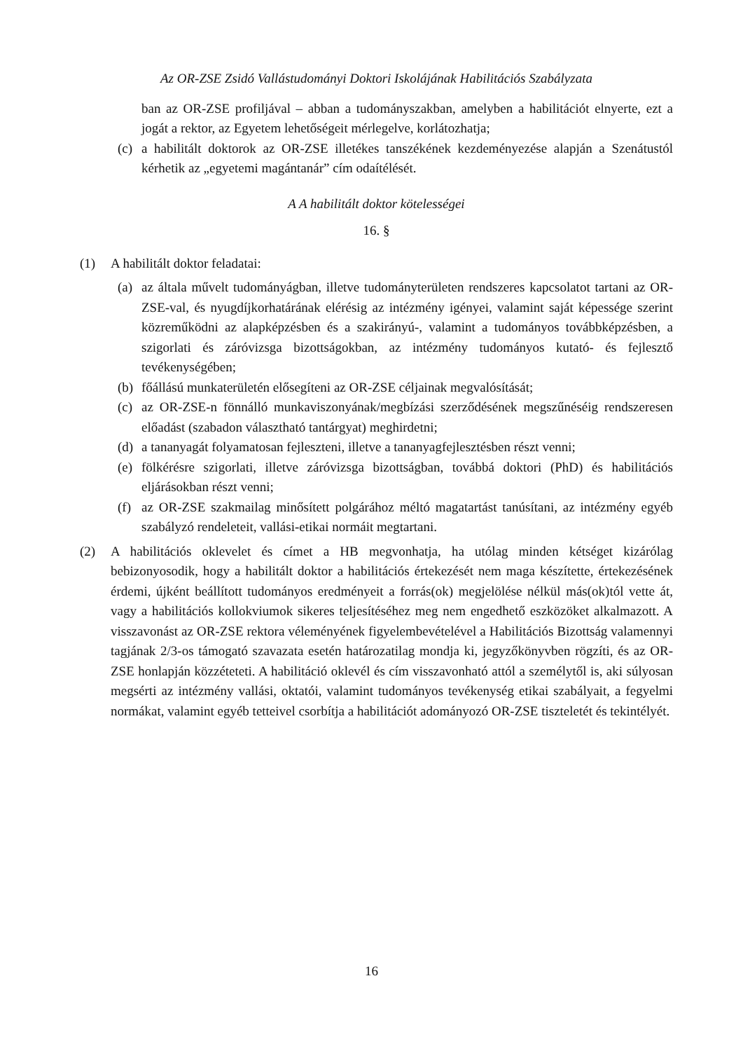Az OR-ZSE Zsidó Vallástudományi Doktori Iskolájának Habilitációs Szabályzata
ban az OR-ZSE profiljával – abban a tudományszakban, amelyben a habilitációt elnyerte, ezt a jogát a rektor, az Egyetem lehetőségeit mérlegelve, korlátozhatja;
(c) a habilitált doktorok az OR-ZSE illetékes tanszékének kezdeményezése alapján a Szenátustól kérhetik az „egyetemi magántanár” cím odaítélését.
A A habilitált doktor kötelességei
16. §
(1) A habilitált doktor feladatai:
(a) az általa művelt tudományágban, illetve tudományterületen rendszeres kapcsolatot tartani az OR-ZSE-val, és nyugdíjkorhatárának elérésig az intézmény igényei, valamint saját képessége szerint közreműködni az alapképzésben és a szakirányú-, valamint a tudományos továbbképzésben, a szigorlati és záróvizsga bizottságokban, az intézmény tudományos kutató- és fejlesztő tevékenységében;
(b) főállású munkaterületén elősegíteni az OR-ZSE céljainak megvalósítását;
(c) az OR-ZSE-n fönnálló munkaviszonyának/megbízási szerződésének megszűnéséig rendszeresen előadást (szabadon választható tantárgyat) meghirdetni;
(d) a tananyagát folyamatosan fejleszteni, illetve a tananyagfejlesztésben részt venni;
(e) fölkérésre szigorlati, illetve záróvizsga bizottságban, továbbá doktori (PhD) és habilitációs eljárásokban részt venni;
(f) az OR-ZSE szakmailag minősített polgárához méltó magatartást tanúsítani, az intézmény egyéb szabályzó rendeleteit, vallási-etikai normáit megtartani.
(2) A habilitációs oklevelet és címet a HB megvonhatja, ha utólag minden kétséget kizárólag bebizonyosodik, hogy a habilitált doktor a habilitációs értekezését nem maga készítette, értekezésének érdemi, újként beállított tudományos eredményeit a forrás(ok) megjelölése nélkül más(ok)tól vette át, vagy a habilitációs kollokviumok sikeres teljesítéséhez meg nem engedhető eszközöket alkalmazott. A visszavonást az OR-ZSE rektora véleményének figyelembevételével a Habilitációs Bizottság valamennyi tagjának 2/3-os támogató szavazata esetén határozatilag mondja ki, jegyzőkönyvben rögzíti, és az OR-ZSE honlapján közzéteteti. A habilitáció oklevél és cím visszavonható attól a személytől is, aki súlyosan megsérti az intézmény vallási, oktatói, valamint tudományos tevékenység etikai szabályait, a fegyelmi normákat, valamint egyéb tetteivel csorbítja a habilitációt adományozó OR-ZSE tiszteletét és tekintélyét.
16